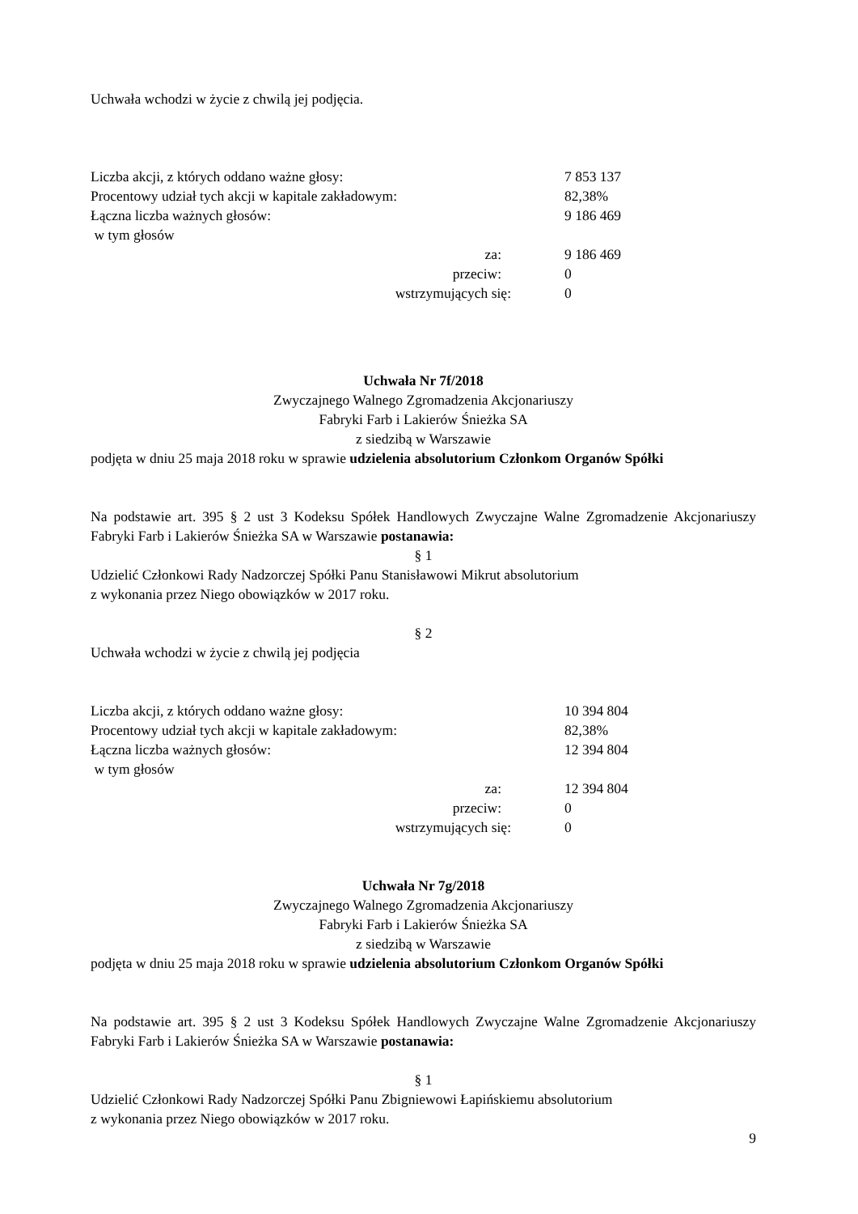Uchwała wchodzi w życie z chwilą jej podjęcia.
| Liczba akcji, z których oddano ważne głosy: | 7 853 137 |
| Procentowy udział tych akcji w kapitale zakładowym: | 82,38% |
| Łączna liczba ważnych głosów: | 9 186 469 |
| w tym głosów | |
| za: | 9 186 469 |
| przeciw: | 0 |
| wstrzymujących się: | 0 |
Uchwała Nr 7f/2018
Zwyczajnego Walnego Zgromadzenia Akcjonariuszy
Fabryki Farb i Lakierów Śnieżka SA
z siedzibą w Warszawie
podjęta w dniu 25 maja 2018 roku w sprawie udzielenia absolutorium Członkom Organów Spółki
Na podstawie art. 395 § 2 ust 3 Kodeksu Spółek Handlowych Zwyczajne Walne Zgromadzenie Akcjonariuszy Fabryki Farb i Lakierów Śnieżka SA w Warszawie postanawia:
§ 1
Udzielić Członkowi Rady Nadzorczej Spółki Panu Stanisławowi Mikrut absolutorium
z wykonania przez Niego obowiązków w 2017 roku.
§ 2
Uchwała wchodzi w życie z chwilą jej podjęcia
| Liczba akcji, z których oddano ważne głosy: | 10 394 804 |
| Procentowy udział tych akcji w kapitale zakładowym: | 82,38% |
| Łączna liczba ważnych głosów: | 12 394 804 |
| w tym głosów | |
| za: | 12 394 804 |
| przeciw: | 0 |
| wstrzymujących się: | 0 |
Uchwała Nr 7g/2018
Zwyczajnego Walnego Zgromadzenia Akcjonariuszy
Fabryki Farb i Lakierów Śnieżka SA
z siedzibą w Warszawie
podjęta w dniu 25 maja 2018 roku w sprawie udzielenia absolutorium Członkom Organów Spółki
Na podstawie art. 395 § 2 ust 3 Kodeksu Spółek Handlowych Zwyczajne Walne Zgromadzenie Akcjonariuszy Fabryki Farb i Lakierów Śnieżka SA w Warszawie postanawia:
§ 1
Udzielić Członkowi Rady Nadzorczej Spółki Panu Zbigniewowi Łapińskiemu absolutorium
z wykonania przez Niego obowiązków w 2017 roku.
9